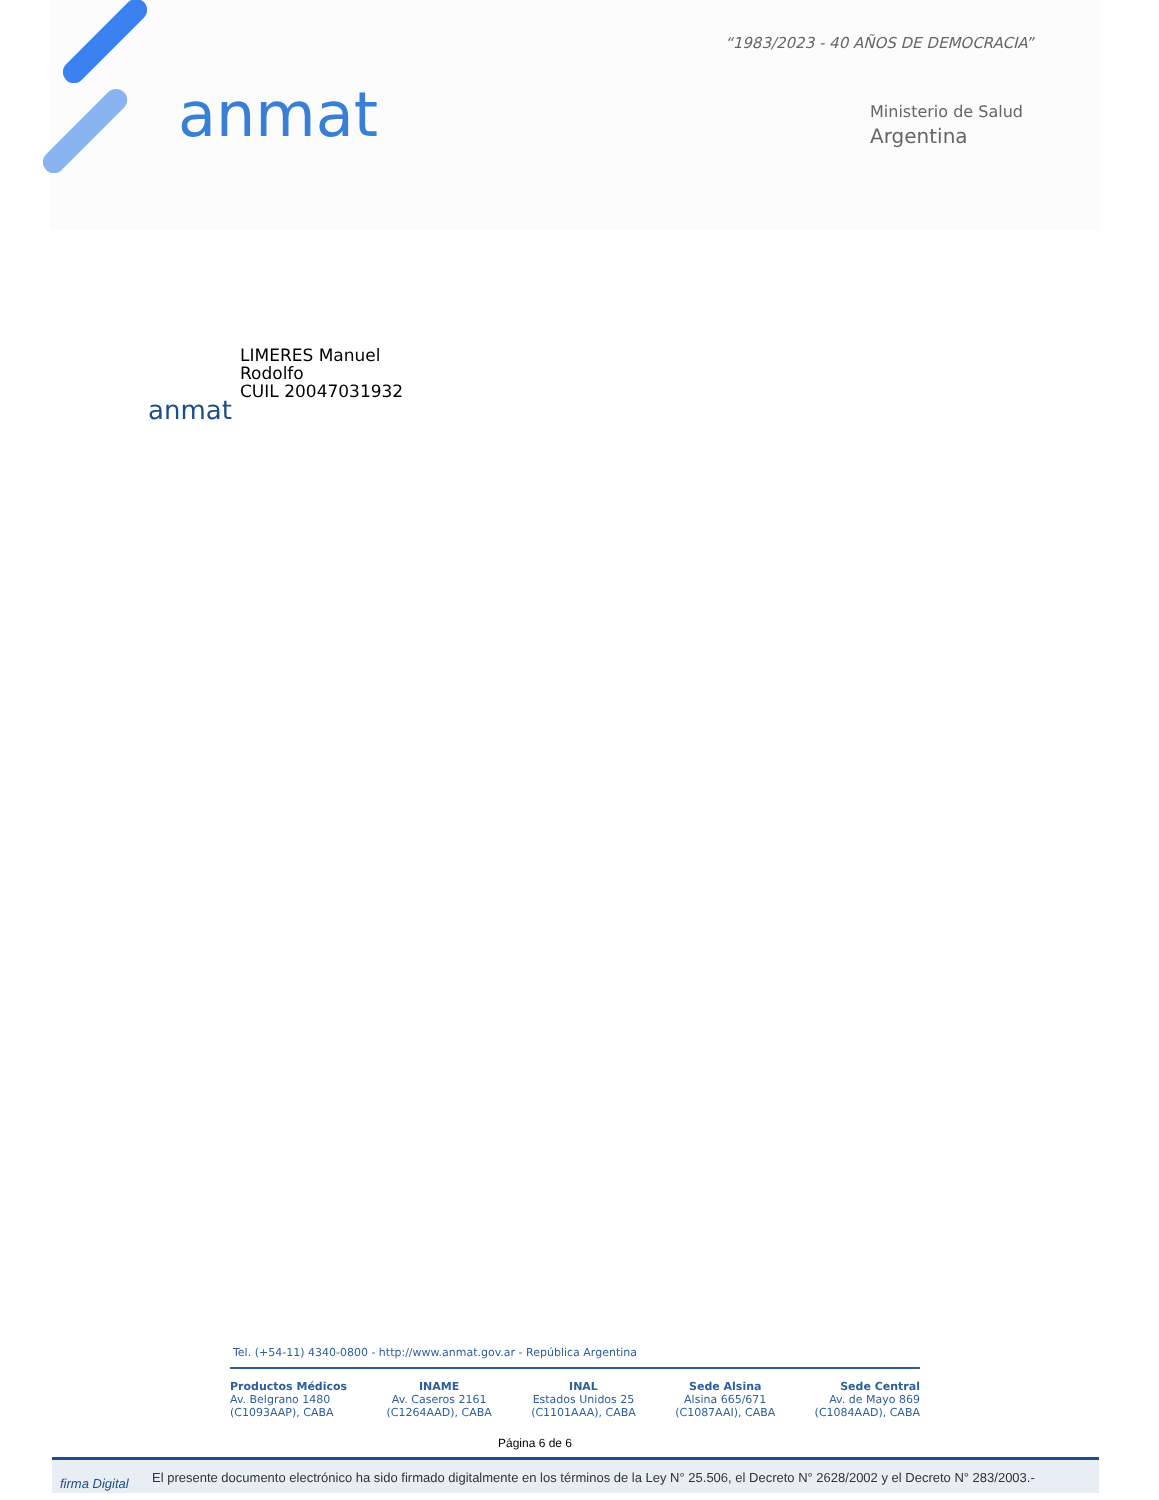“1983/2023 - 40 AÑOS DE DEMOCRACIA”
anmat
Ministerio de Salud
Argentina
anmat
LIMERES Manuel
Rodolfo
CUIL 20047031932
Tel. (+54-11) 4340-0800 - http://www.anmat.gov.ar - República Argentina
Productos Médicos
Av. Belgrano 1480
(C1093AAP), CABA
INAME
Av. Caseros 2161
(C1264AAD), CABA
INAL
Estados Unidos 25
(C1101AAA), CABA
Sede Alsina
Alsina 665/671
(C1087AAI), CABA
Sede Central
Av. de Mayo 869
(C1084AAD), CABA
Página 6 de 6
firma Digital El presente documento electrónico ha sido firmado digitalmente en los términos de la Ley N° 25.506, el Decreto N° 2628/2002 y el Decreto N° 283/2003.-